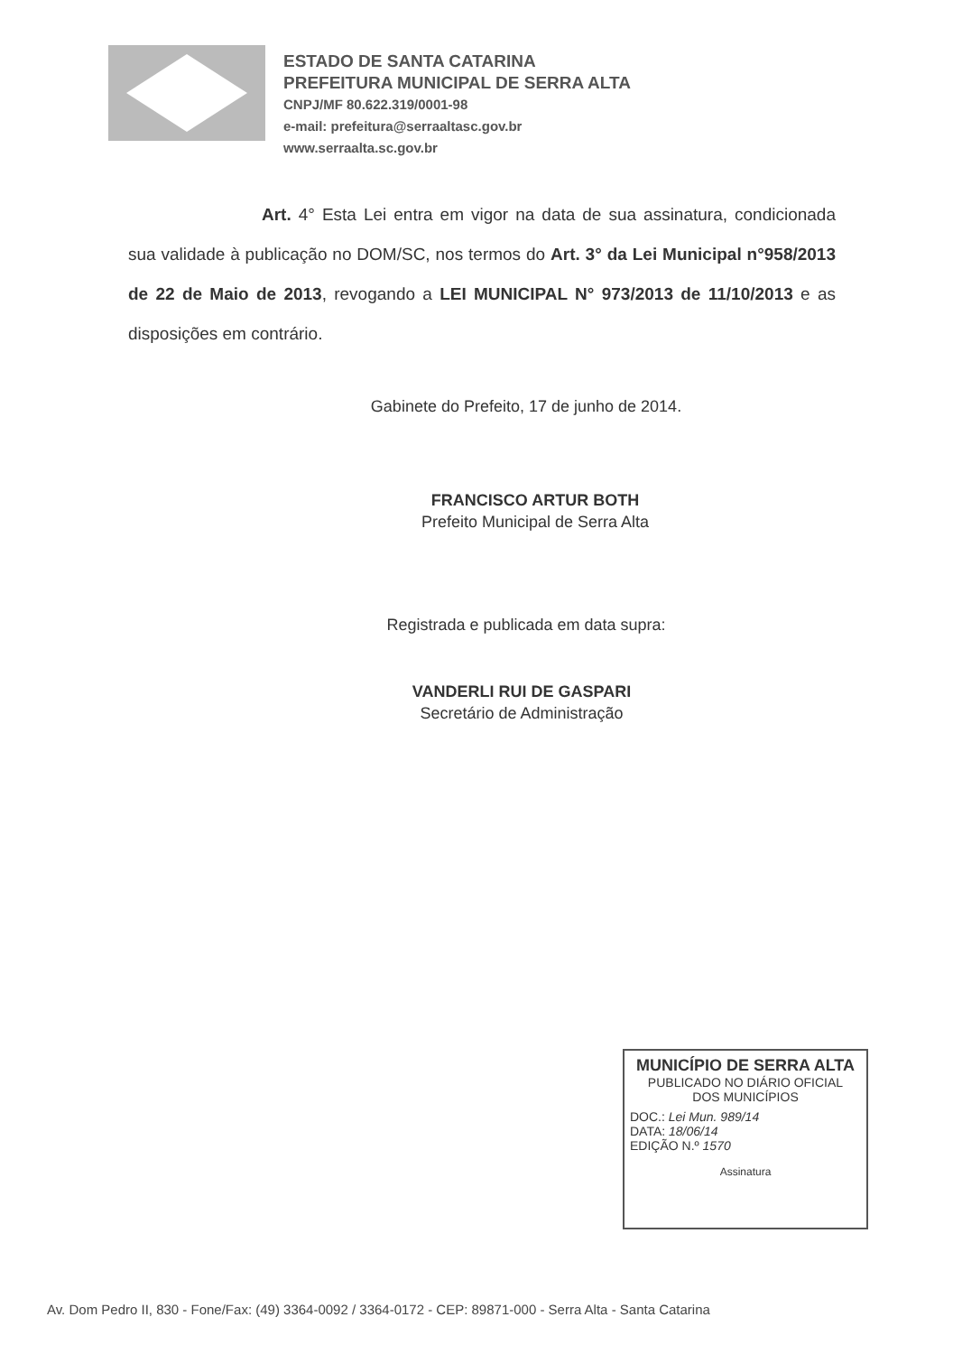ESTADO DE SANTA CATARINA
PREFEITURA MUNICIPAL DE SERRA ALTA
CNPJ/MF 80.622.319/0001-98
e-mail: prefeitura@serraaltasc.gov.br
www.serraalta.sc.gov.br
Art. 4° Esta Lei entra em vigor na data de sua assinatura, condicionada sua validade à publicação no DOM/SC, nos termos do Art. 3° da Lei Municipal n°958/2013 de 22 de Maio de 2013, revogando a LEI MUNICIPAL N° 973/2013 de 11/10/2013 e as disposições em contrário.
Gabinete do Prefeito, 17 de junho de 2014.
FRANCISCO ARTUR BOTH
Prefeito Municipal de Serra Alta
Registrada e publicada em data supra:
VANDERLI RUI DE GASPARI
Secretário de Administração
MUNICÍPIO DE SERRA ALTA
PUBLICADO NO DIÁRIO OFICIAL
DOS MUNICÍPIOS
DOC.: Lei Mun. 989/14
DATA: 18/06/14
EDIÇÃO N.º 1570
Assinatura
Av. Dom Pedro II, 830 - Fone/Fax: (49) 3364-0092 / 3364-0172 - CEP: 89871-000 - Serra Alta - Santa Catarina